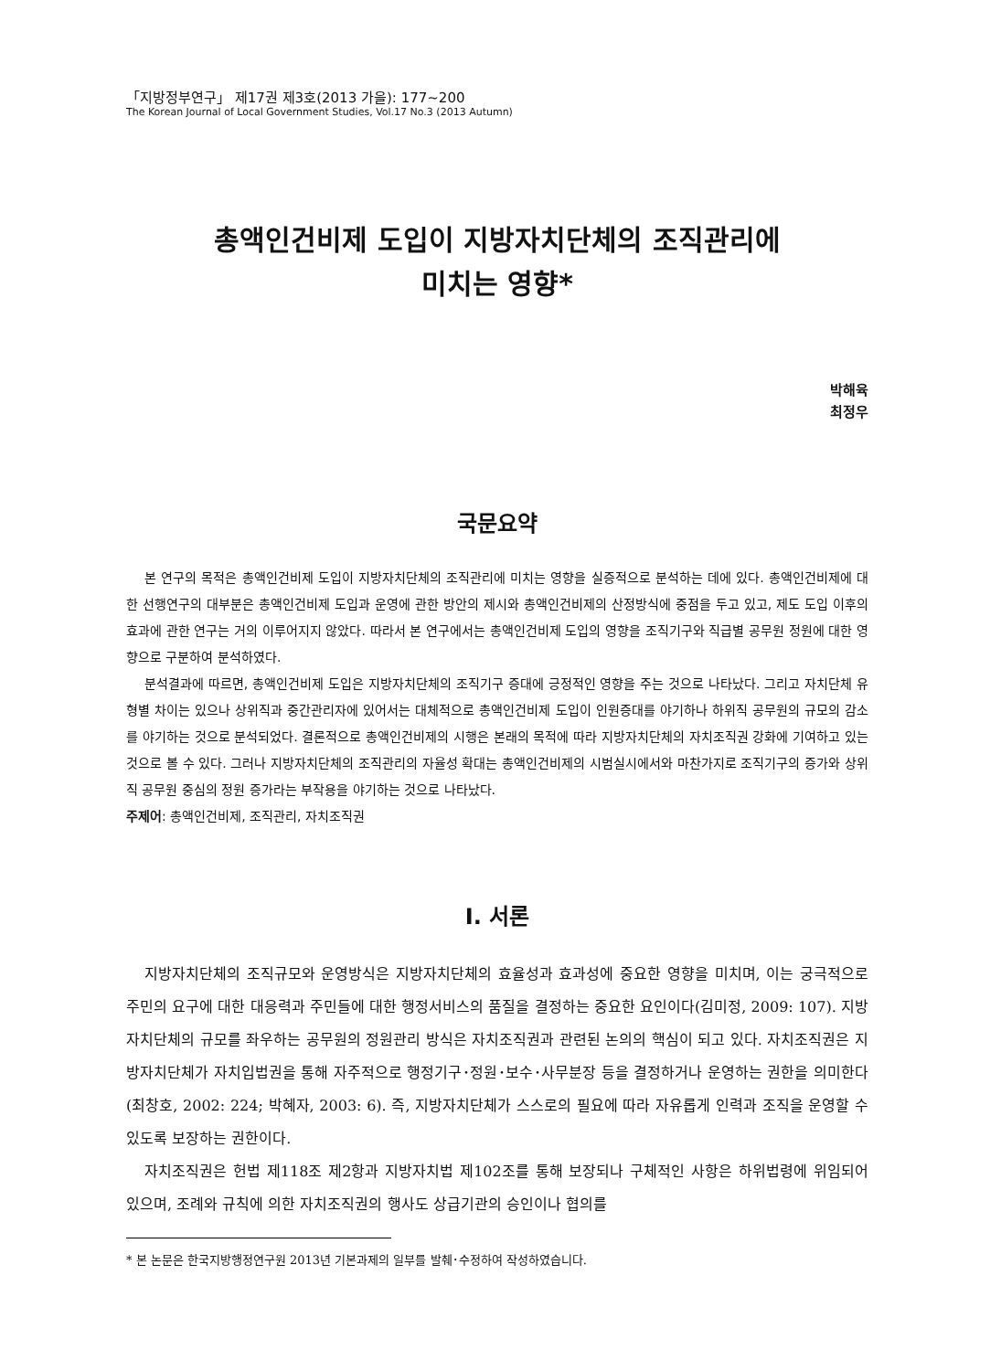「지방정부연구」 제17권 제3호(2013 가을): 177~200
The Korean Journal of Local Government Studies, Vol.17 No.3 (2013 Autumn)
총액인건비제 도입이 지방자치단체의 조직관리에
미치는 영향*
박해육
최정우
국문요약
본 연구의 목적은 총액인건비제 도입이 지방자치단체의 조직관리에 미치는 영향을 실증적으로 분석하는 데에 있다. 총액인건비제에 대한 선행연구의 대부분은 총액인건비제 도입과 운영에 관한 방안의 제시와 총액인건비제의 산정방식에 중점을 두고 있고, 제도 도입 이후의 효과에 관한 연구는 거의 이루어지지 않았다. 따라서 본 연구에서는 총액인건비제 도입의 영향을 조직기구와 직급별 공무원 정원에 대한 영향으로 구분하여 분석하였다.
분석결과에 따르면, 총액인건비제 도입은 지방자치단체의 조직기구 증대에 긍정적인 영향을 주는 것으로 나타났다. 그리고 자치단체 유형별 차이는 있으나 상위직과 중간관리자에 있어서는 대체적으로 총액인건비제 도입이 인원증대를 야기하나 하위직 공무원의 규모의 감소를 야기하는 것으로 분석되었다. 결론적으로 총액인건비제의 시행은 본래의 목적에 따라 지방자치단체의 자치조직권 강화에 기여하고 있는 것으로 볼 수 있다. 그러나 지방자치단체의 조직관리의 자율성 확대는 총액인건비제의 시범실시에서와 마찬가지로 조직기구의 증가와 상위직 공무원 중심의 정원 증가라는 부작용을 야기하는 것으로 나타났다.
주제어: 총액인건비제, 조직관리, 자치조직권
Ⅰ. 서론
지방자치단체의 조직규모와 운영방식은 지방자치단체의 효율성과 효과성에 중요한 영향을 미치며, 이는 궁극적으로 주민의 요구에 대한 대응력과 주민들에 대한 행정서비스의 품질을 결정하는 중요한 요인이다(김미정, 2009: 107). 지방자치단체의 규모를 좌우하는 공무원의 정원관리 방식은 자치조직권과 관련된 논의의 핵심이 되고 있다. 자치조직권은 지방자치단체가 자치입법권을 통해 자주적으로 행정기구･정원･보수･사무분장 등을 결정하거나 운영하는 권한을 의미한다(최창호, 2002: 224; 박혜자, 2003: 6). 즉, 지방자치단체가 스스로의 필요에 따라 자유롭게 인력과 조직을 운영할 수 있도록 보장하는 권한이다.
자치조직권은 헌법 제118조 제2항과 지방자치법 제102조를 통해 보장되나 구체적인 사항은 하위법령에 위임되어 있으며, 조례와 규칙에 의한 자치조직권의 행사도 상급기관의 승인이나 협의를
* 본 논문은 한국지방행정연구원 2013년 기본과제의 일부를 발췌･수정하여 작성하였습니다.